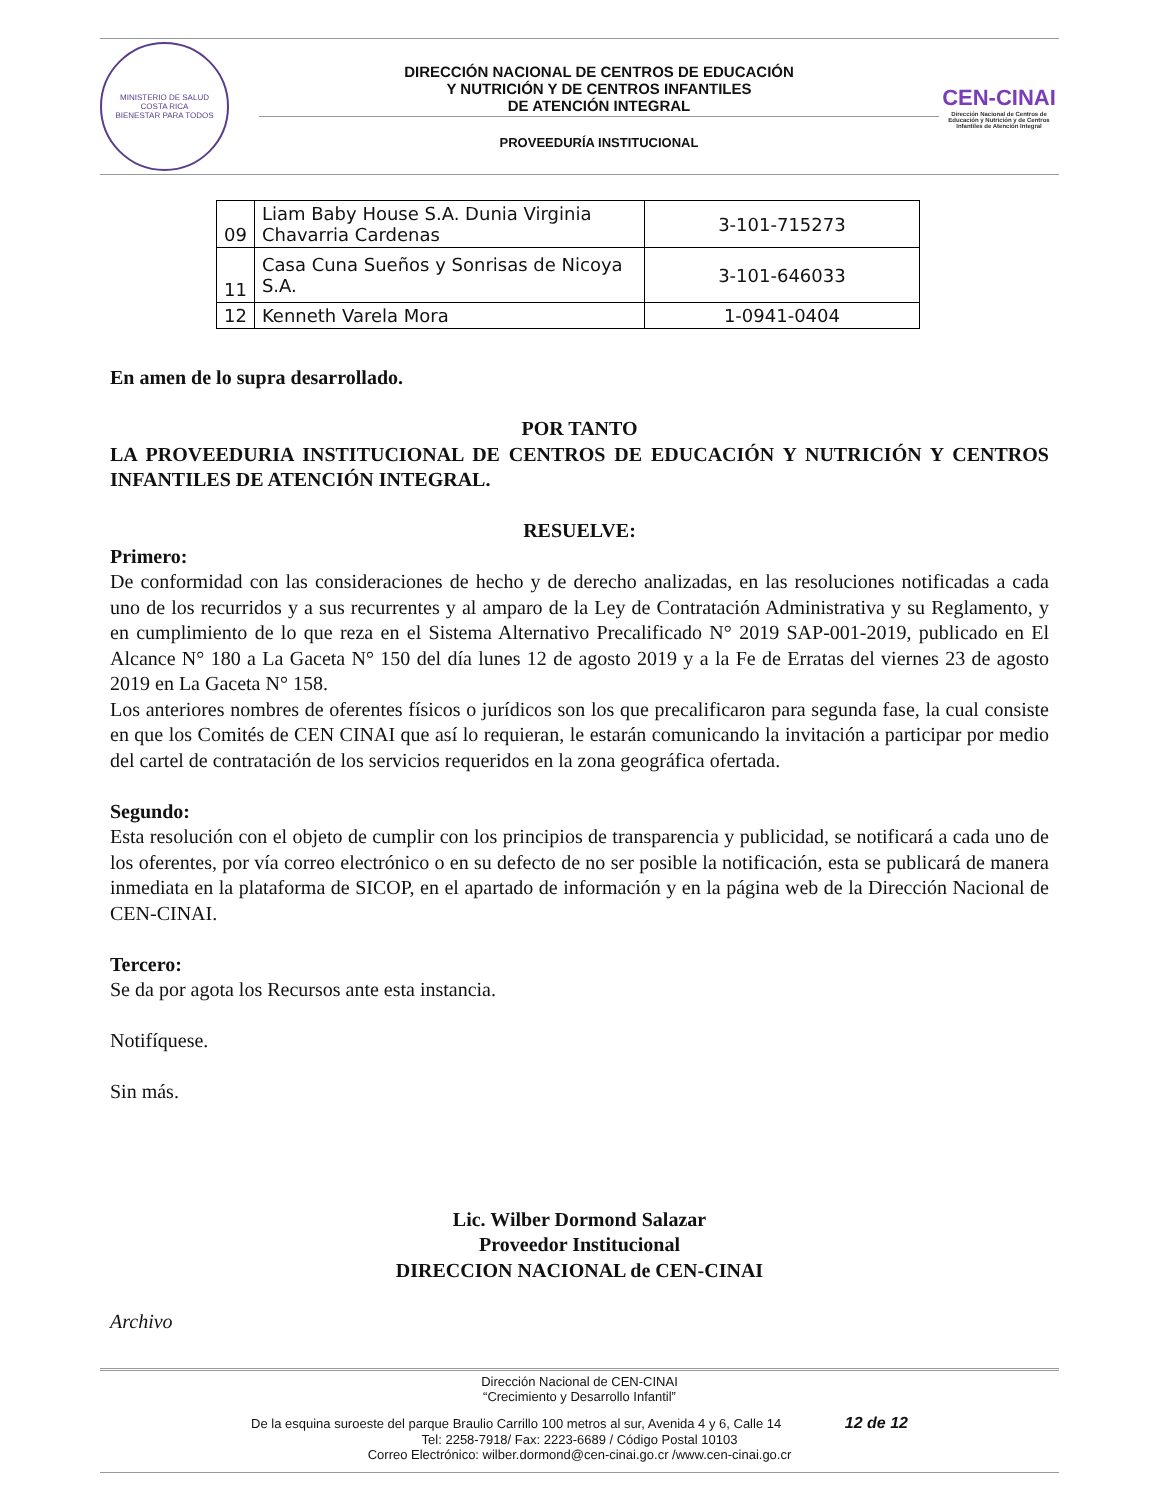MINISTERIO DE SALUD
COSTA RICA
BIENESTAR PARA TODOS
DIRECCIÓN NACIONAL DE CENTROS DE EDUCACIÓN
Y NUTRICIÓN Y DE CENTROS INFANTILES
DE ATENCIÓN INTEGRAL
PROVEEDURÍA INSTITUCIONAL
CEN-CINAI
Dirección Nacional de Centros de Educación y Nutrición y de Centros Infantiles de Atención Integral
| 09 | Liam Baby House S.A. Dunia Virginia Chavarria Cardenas | 3-101-715273 |
| 11 | Casa Cuna Sueños y Sonrisas de Nicoya S.A. | 3-101-646033 |
| 12 | Kenneth Varela Mora | 1-0941-0404 |
En amen de lo supra desarrollado.
POR TANTO
LA PROVEEDURIA INSTITUCIONAL DE CENTROS DE EDUCACIÓN Y NUTRICIÓN Y CENTROS INFANTILES DE ATENCIÓN INTEGRAL.
RESUELVE:
Primero:
De conformidad con las consideraciones de hecho y de derecho analizadas, en las resoluciones notificadas a cada uno de los recurridos y a sus recurrentes y al amparo de la Ley de Contratación Administrativa y su Reglamento, y en cumplimiento de lo que reza en el Sistema Alternativo Precalificado N° 2019 SAP-001-2019, publicado en El Alcance N° 180 a La Gaceta N° 150 del día lunes 12 de agosto 2019 y a la Fe de Erratas del viernes 23 de agosto 2019 en La Gaceta N° 158.
Los anteriores nombres de oferentes físicos o jurídicos son los que precalificaron para segunda fase, la cual consiste en que los Comités de CEN CINAI que así lo requieran, le estarán comunicando la invitación a participar por medio del cartel de contratación de los servicios requeridos en la zona geográfica ofertada.
Segundo:
Esta resolución con el objeto de cumplir con los principios de transparencia y publicidad, se notificará a cada uno de los oferentes, por vía correo electrónico o en su defecto de no ser posible la notificación, esta se publicará de manera inmediata en la plataforma de SICOP, en el apartado de información y en la página web de la Dirección Nacional de CEN-CINAI.
Tercero:
Se da por agota los Recursos ante esta instancia.
Notifíquese.
Sin más.
Lic. Wilber Dormond Salazar
Proveedor Institucional
DIRECCION NACIONAL de CEN-CINAI
Archivo
Dirección Nacional de CEN-CINAI
“Crecimiento y Desarrollo Infantil”
De la esquina suroeste del parque Braulio Carrillo 100 metros al sur, Avenida 4 y 6, Calle 14 12 de 12
Tel: 2258-7918/ Fax: 2223-6689 / Código Postal 10103
Correo Electrónico: wilber.dormond@cen-cinai.go.cr /www.cen-cinai.go.cr